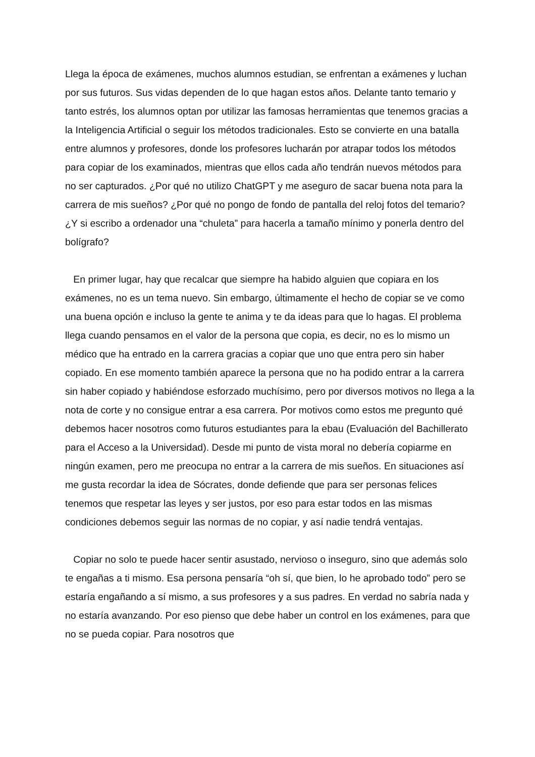Llega la época de exámenes, muchos alumnos estudian, se enfrentan a exámenes y luchan por sus futuros. Sus vidas dependen de lo que hagan estos años. Delante tanto temario y tanto estrés, los alumnos optan por utilizar las famosas herramientas que tenemos gracias a la Inteligencia Artificial o seguir los métodos tradicionales. Esto se convierte en una batalla entre alumnos y profesores, donde los profesores lucharán por atrapar todos los métodos para copiar de los examinados, mientras que ellos cada año tendrán nuevos métodos para no ser capturados. ¿Por qué no utilizo ChatGPT y me aseguro de sacar buena nota para la carrera de mis sueños? ¿Por qué no pongo de fondo de pantalla del reloj fotos del temario? ¿Y si escribo a ordenador una “chuleta” para hacerla a tamaño mínimo y ponerla dentro del bolígrafo?
En primer lugar, hay que recalcar que siempre ha habido alguien que copiara en los exámenes, no es un tema nuevo. Sin embargo, últimamente el hecho de copiar se ve como una buena opción e incluso la gente te anima y te da ideas para que lo hagas. El problema llega cuando pensamos en el valor de la persona que copia, es decir, no es lo mismo un médico que ha entrado en la carrera gracias a copiar que uno que entra pero sin haber copiado. En ese momento también aparece la persona que no ha podido entrar a la carrera sin haber copiado y habiéndose esforzado muchísimo, pero por diversos motivos no llega a la nota de corte y no consigue entrar a esa carrera. Por motivos como estos me pregunto qué debemos hacer nosotros como futuros estudiantes para la ebau (Evaluación del Bachillerato para el Acceso a la Universidad). Desde mi punto de vista moral no debería copiarme en ningún examen, pero me preocupa no entrar a la carrera de mis sueños. En situaciones así me gusta recordar la idea de Sócrates, donde defiende que para ser personas felices tenemos que respetar las leyes y ser justos, por eso para estar todos en las mismas condiciones debemos seguir las normas de no copiar, y así nadie tendrá ventajas.
Copiar no solo te puede hacer sentir asustado, nervioso o inseguro, sino que además solo te engañas a ti mismo. Esa persona pensaría “oh sí, que bien, lo he aprobado todo” pero se estaría engañando a sí mismo, a sus profesores y a sus padres. En verdad no sabría nada y no estaría avanzando. Por eso pienso que debe haber un control en los exámenes, para que no se pueda copiar. Para nosotros que